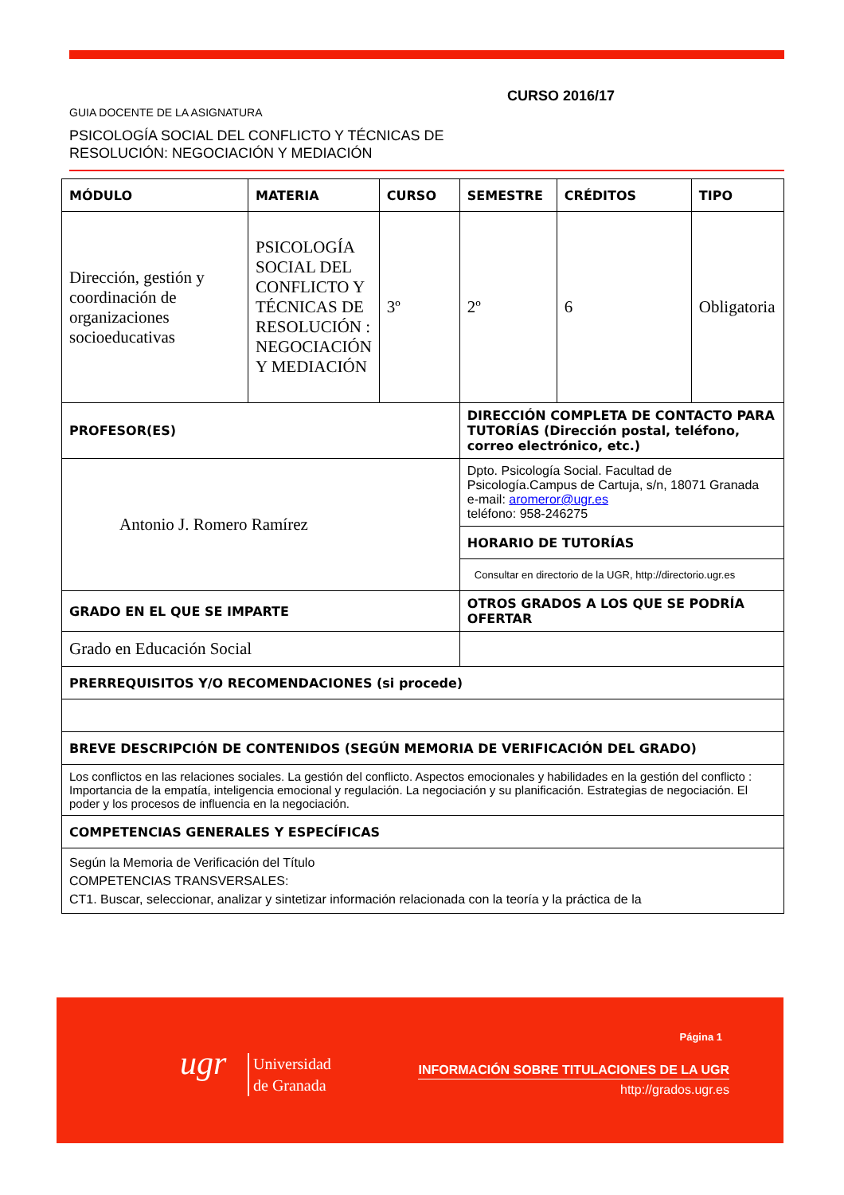CURSO 2016/17
GUIA DOCENTE DE LA ASIGNATURA
PSICOLOGÍA SOCIAL DEL CONFLICTO Y TÉCNICAS DE
RESOLUCIÓN: NEGOCIACIÓN Y MEDIACIÓN
| MÓDULO | MATERIA | CURSO | SEMESTRE | CRÉDITOS | TIPO |
| --- | --- | --- | --- | --- | --- |
| Dirección, gestión y coordinación de organizaciones socioeducativas | PSICOLOGÍA SOCIAL DEL CONFLICTO Y TÉCNICAS DE RESOLUCIÓN : NEGOCIACIÓN Y MEDIACIÓN | 3º | 2º | 6 | Obligatoria |
| PROFESOR(ES) | | | DIRECCIÓN COMPLETA DE CONTACTO PARA TUTORÍAS (Dirección postal, teléfono, correo electrónico, etc.) | | |
| Antonio J. Romero Ramírez | | | Dpto. Psicología Social. Facultad de Psicología.Campus de Cartuja, s/n, 18071 Granada e-mail: aromeror@ugr.es teléfono: 958-246275 | | |
| | | | HORARIO DE TUTORÍAS | | |
| | | | Consultar en directorio de la UGR, http://directorio.ugr.es | | |
| GRADO EN EL QUE SE IMPARTE | | | OTROS GRADOS A LOS QUE SE PODRÍA OFERTAR | | |
| Grado en Educación Social | | | | | |
| PRERREQUISITOS Y/O RECOMENDACIONES (si procede) | | | | | |
| BREVE DESCRIPCIÓN DE CONTENIDOS (SEGÚN MEMORIA DE VERIFICACIÓN DEL GRADO) | | | | | |
| Los conflictos en las relaciones sociales. La gestión del conflicto. Aspectos emocionales y habilidades en la gestión del conflicto : Importancia de la empatía, inteligencia emocional y regulación. La negociación y su planificación. Estrategias de negociación. El poder y los procesos de influencia en la negociación. | | | | | |
| COMPETENCIAS GENERALES Y ESPECÍFICAS | | | | | |
| Según la Memoria de Verificación del Título COMPETENCIAS TRANSVERSALES: CT1. Buscar, seleccionar, analizar y sintetizar información relacionada con la teoría y la práctica de la | | | | | |
ugr
Universidad
de Granada
Página 1
INFORMACIÓN SOBRE TITULACIONES DE LA UGR
http://grados.ugr.es